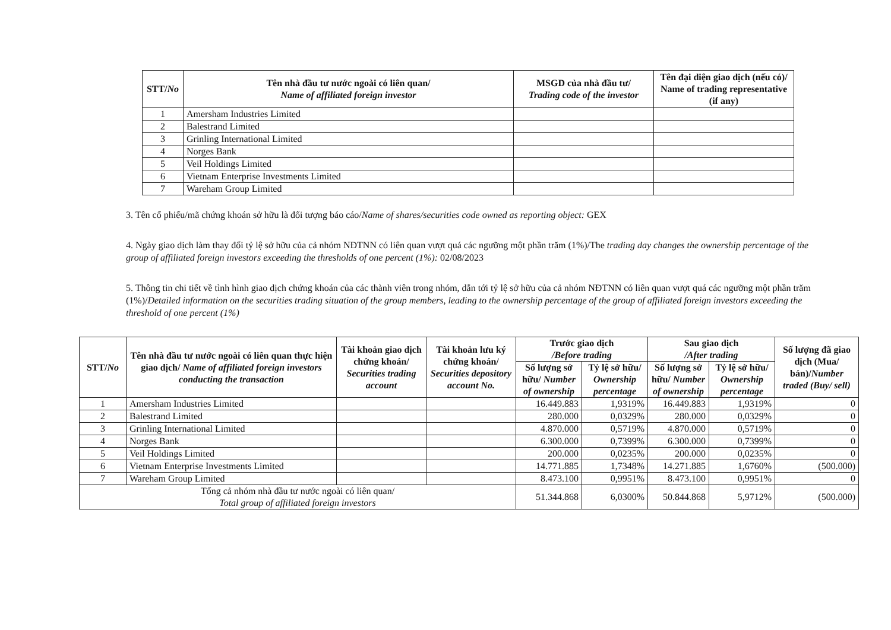| STT/ No | Tên nhà đầu tư nước ngoài có liên quan/ Name of affiliated foreign investor | MSGD của nhà đầu tư/ Trading code of the investor | Tên đại diện giao dịch (nếu có)/ Name of trading representative (if any) |
| --- | --- | --- | --- |
| 1 | Amersham Industries Limited | | |
| 2 | Balestrand Limited | | |
| 3 | Grinling International Limited | | |
| 4 | Norges Bank | | |
| 5 | Veil Holdings Limited | | |
| 6 | Vietnam Enterprise Investments Limited | | |
| 7 | Wareham Group Limited | | |
3. Tên cổ phiếu/mã chứng khoán sở hữu là đối tượng báo cáo/Name of shares/securities code owned as reporting object: GEX
4. Ngày giao dịch làm thay đổi tỷ lệ sở hữu của cả nhóm NĐTNN có liên quan vượt quá các ngưỡng một phần trăm (1%)/The trading day changes the ownership percentage of the group of affiliated foreign investors exceeding the thresholds of one percent (1%): 02/08/2023
5. Thông tin chi tiết về tình hình giao dịch chứng khoán của các thành viên trong nhóm, dẫn tới tỷ lệ sở hữu của cả nhóm NĐTNN có liên quan vượt quá các ngưỡng một phần trăm (1%)/Detailed information on the securities trading situation of the group members, leading to the ownership percentage of the group of affiliated foreign investors exceeding the threshold of one percent (1%)
| STT/ No | Tên nhà đầu tư nước ngoài có liên quan thực hiện giao dịch/ Name of affiliated foreign investors conducting the transaction | Tài khoản giao dịch chứng khoán/ Securities trading account | Tài khoản lưu ký chứng khoán/ Securities depository account No. | Trước giao dịch /Before trading | | Sau giao dịch /After trading | | Số lượng đã giao dịch (Mua/ bán)/ Number traded (Buy/ sell) |
| --- | --- | --- | --- | --- | --- | --- | --- | --- |
| | | | | Số lượng sở hữu/ Number of ownership | Tỷ lệ sở hữu/ Ownership percentage | Số lượng sở hữu/ Number of ownership | Tỷ lệ sở hữu/ Ownership percentage | |
| 1 | Amersham Industries Limited | | | 16.449.883 | 1,9319% | 16.449.883 | 1,9319% | 0 |
| 2 | Balestrand Limited | | | 280.000 | 0,0329% | 280.000 | 0,0329% | 0 |
| 3 | Grinling International Limited | | | 4.870.000 | 0,5719% | 4.870.000 | 0,5719% | 0 |
| 4 | Norges Bank | | | 6.300.000 | 0,7399% | 6.300.000 | 0,7399% | 0 |
| 5 | Veil Holdings Limited | | | 200.000 | 0,0235% | 200.000 | 0,0235% | 0 |
| 6 | Vietnam Enterprise Investments Limited | | | 14.771.885 | 1,7348% | 14.271.885 | 1,6760% | (500.000) |
| 7 | Wareham Group Limited | | | 8.473.100 | 0,9951% | 8.473.100 | 0,9951% | 0 |
| Tổng cả nhóm nhà đầu tư nước ngoài có liên quan/ Total group of affiliated foreign investors | | | | 51.344.868 | 6,0300% | 50.844.868 | 5,9712% | (500.000) |